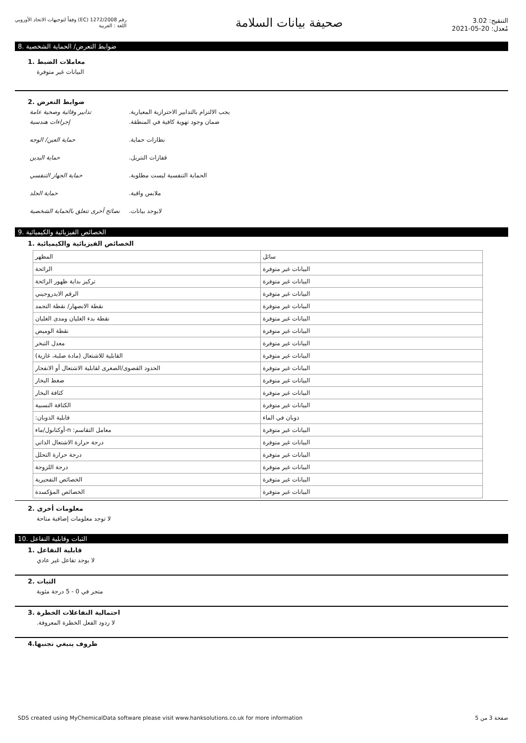رقم 1272/2008 (EC) وفقاً لتوجيهات الاتحاد الأوروبي
اللغة : العربية
صحيفة بيانات السلامة
التنقيح: 3.02
مُعدل: 20-05-2021
ضوابط التعرض/ الحماية الشخصية .8
معاملات الضبط .1
البيانات غير متوفرة
ضوابط التعرض .2
تدابير وقائية وصحية عامة .يجب الالتزام بالتدابير الاحترازية المعيارية
إجراءات هندسية .ضمان وجود تهوية كافية في المنطقة
حماية العين/ الوجه .نظارات حماية
حماية اليدين .قفازات النتريل
حماية الجهاز التنفسي .الحماية التنفسية ليست مطلوبة
حماية الجلد .ملابس واقية
نصائح أخرى تتعلق بالحماية الشخصية
.لايوجد بيانات
الخصائص الفيزيائية والكيميائية .9
الخصائص الفيزيائية والكيميائية .1
| المظهر | سائل |
| الرائحة | البيانات غير متوفرة |
| تركيز بداية ظهور الرائحة | البيانات غير متوفرة |
| الرقم الايدروجيني | البيانات غير متوفرة |
| نقطة الانصهار/ نقطة التجمد | البيانات غير متوفرة |
| نقطة بدء الغليان ومدى الغليان | البيانات غير متوفرة |
| نقطة الوميض | البيانات غير متوفرة |
| معدل التبخر | البيانات غير متوفرة |
| القابلية للاشتعال (مادة صلبة، غازية) | البيانات غير متوفرة |
| الحدود القصوى/الصغرى لقابلية الاشتعال أو الانفجار | البيانات غير متوفرة |
| ضغط البخار | البيانات غير متوفرة |
| كثافة البخار | البيانات غير متوفرة |
| الكثافة النسبية | البيانات غير متوفرة |
| :قابلية الذوبان | ذوبان في الماء |
| أوكتانول/ماء-n :معامل التقاسم | البيانات غير متوفرة |
| درجة حرارة الاشتعال الذاتي | البيانات غير متوفرة |
| درجة حرارة التحلل | البيانات غير متوفرة |
| درجة اللزوجة | البيانات غير متوفرة |
| الخصائص التفجيرية | البيانات غير متوفرة |
| الخصائص المؤكسدة | البيانات غير متوفرة |
معلومات أخرى .2
لا توجد معلومات إضافية متاحة
الثبات وقابلية التفاعل .10
قابلية التفاعل .1
لا يوجد تفاعل غير عادي
الثبات .2
متجر في 0 - 5 درجة مئوية
احتمالية التفاعلات الخطرة .3
.لا ردود الفعل الخطرة المعروفة
ظروف ينبغي تجنبها.4
SDS created using MyChemicalData software please visit www.hanksolutions.co.uk for more information صفحة 3 من 5